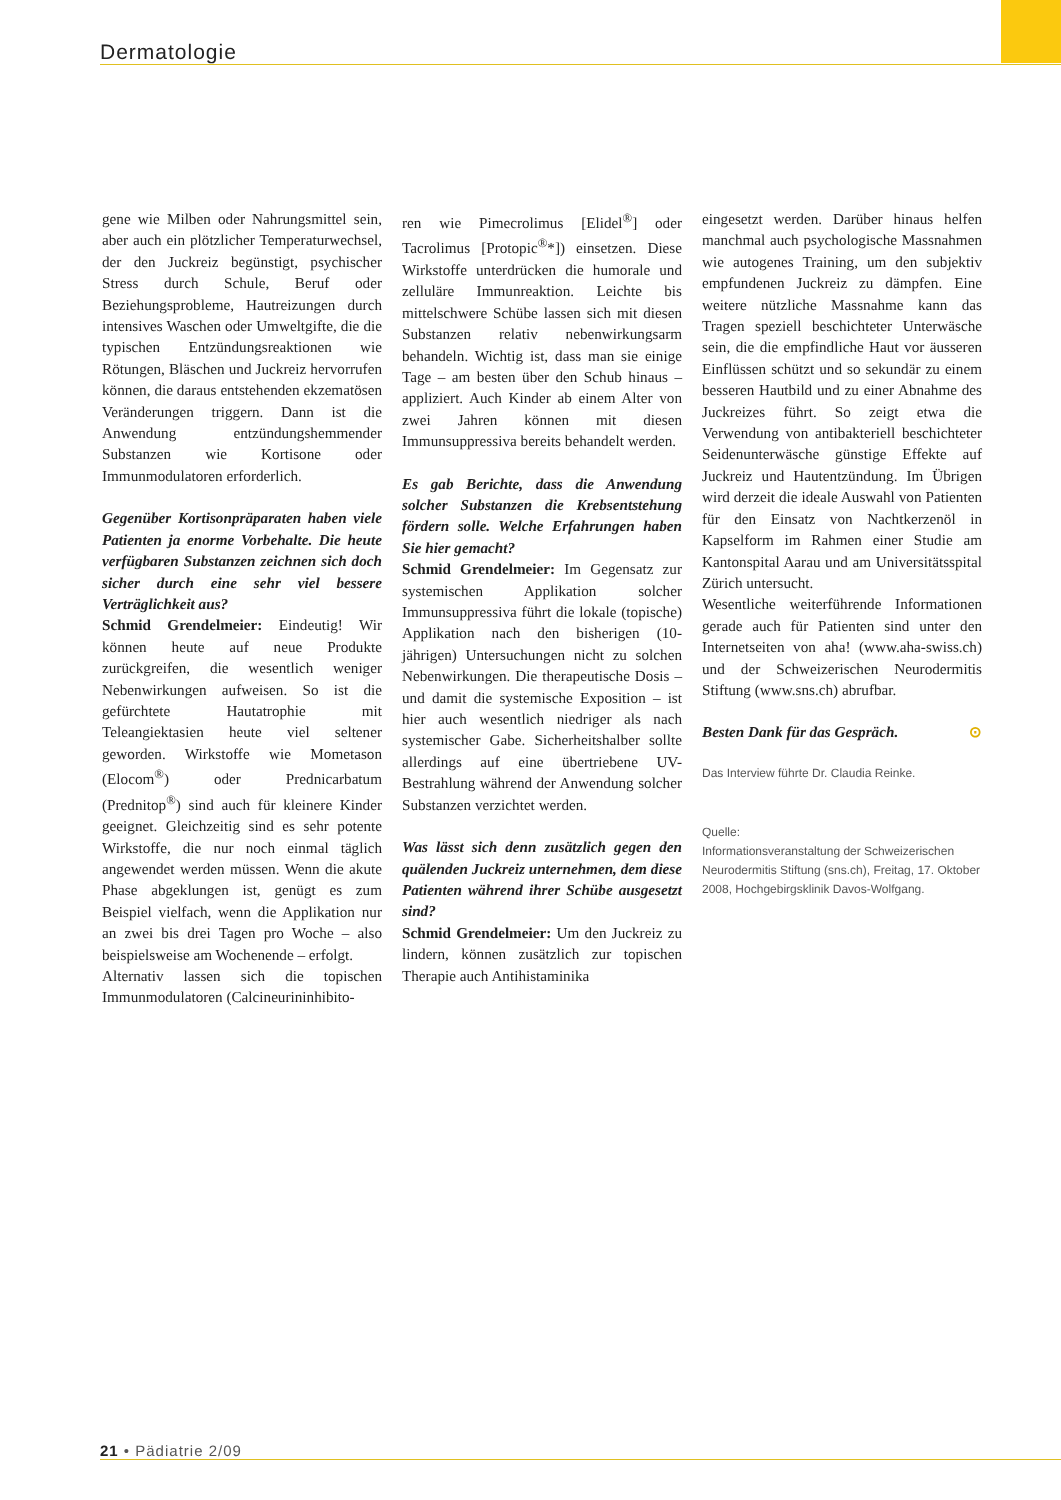Dermatologie
gene wie Milben oder Nahrungsmittel sein, aber auch ein plötzlicher Temperaturwechsel, der den Juckreiz begünstigt, psychischer Stress durch Schule, Beruf oder Beziehungsprobleme, Hautreizungen durch intensives Waschen oder Umweltgifte, die die typischen Entzündungsreaktionen wie Rötungen, Bläschen und Juckreiz hervorrufen können, die daraus entstehenden ekzematösen Veränderungen triggern. Dann ist die Anwendung entzündungshemmender Substanzen wie Kortisone oder Immunmodulatoren erforderlich.
Gegenüber Kortisonpräparaten haben viele Patienten ja enorme Vorbehalte. Die heute verfügbaren Substanzen zeichnen sich doch sicher durch eine sehr viel bessere Verträglichkeit aus?
Schmid Grendelmeier: Eindeutig! Wir können heute auf neue Produkte zurückgreifen, die wesentlich weniger Nebenwirkungen aufweisen. So ist die gefürchtete Hautatrophie mit Teleangiektasien heute viel seltener geworden. Wirkstoffe wie Mometason (Elocom<sup>®</sup>) oder Prednicarbatum (Prednitop<sup>®</sup>) sind auch für kleinere Kinder geeignet. Gleichzeitig sind es sehr potente Wirkstoffe, die nur noch einmal täglich angewendet werden müssen. Wenn die akute Phase abgeklungen ist, genügt es zum Beispiel vielfach, wenn die Applikation nur an zwei bis drei Tagen pro Woche – also beispielsweise am Wochenende – erfolgt.
Alternativ lassen sich die topischen Immunmodulatoren (Calcineurininhibito-
ren wie Pimecrolimus [Elidel<sup>®</sup>] oder Tacrolimus [Protopic<sup>®</sup>*]) einsetzen. Diese Wirkstoffe unterdrücken die humorale und zelluläre Immunreaktion. Leichte bis mittelschwere Schübe lassen sich mit diesen Substanzen relativ nebenwirkungsarm behandeln. Wichtig ist, dass man sie einige Tage – am besten über den Schub hinaus – appliziert. Auch Kinder ab einem Alter von zwei Jahren können mit diesen Immunsuppressiva bereits behandelt werden.
Es gab Berichte, dass die Anwendung solcher Substanzen die Krebsentstehung fördern solle. Welche Erfahrungen haben Sie hier gemacht?
Schmid Grendelmeier: Im Gegensatz zur systemischen Applikation solcher Immunsuppressiva führt die lokale (topische) Applikation nach den bisherigen (10-jährigen) Untersuchungen nicht zu solchen Nebenwirkungen. Die therapeutische Dosis – und damit die systemische Exposition – ist hier auch wesentlich niedriger als nach systemischer Gabe. Sicherheitshalber sollte allerdings auf eine übertriebene UV-Bestrahlung während der Anwendung solcher Substanzen verzichtet werden.
Was lässt sich denn zusätzlich gegen den quälenden Juckreiz unternehmen, dem diese Patienten während ihrer Schübe ausgesetzt sind?
Schmid Grendelmeier: Um den Juckreiz zu lindern, können zusätzlich zur topischen Therapie auch Antihistaminika
eingesetzt werden. Darüber hinaus helfen manchmal auch psychologische Massnahmen wie autogenes Training, um den subjektiv empfundenen Juckreiz zu dämpfen. Eine weitere nützliche Massnahme kann das Tragen speziell beschichteter Unterwäsche sein, die die empfindliche Haut vor äusseren Einflüssen schützt und so sekundär zu einem besseren Hautbild und zu einer Abnahme des Juckreizes führt. So zeigt etwa die Verwendung von antibakteriell beschichteter Seidenunterwäsche günstige Effekte auf Juckreiz und Hautentzündung. Im Übrigen wird derzeit die ideale Auswahl von Patienten für den Einsatz von Nachtkerzenöl in Kapselform im Rahmen einer Studie am Kantonspital Aarau und am Universitätsspital Zürich untersucht.
Wesentliche weiterführende Informationen gerade auch für Patienten sind unter den Internetseiten von aha! (www.aha-swiss.ch) und der Schweizerischen Neurodermitis Stiftung (www.sns.ch) abrufbar.
Besten Dank für das Gespräch. ⊙
Das Interview führte Dr. Claudia Reinke.
Quelle:
Informationsveranstaltung der Schweizerischen Neurodermitis Stiftung (sns.ch), Freitag, 17. Oktober 2008, Hochgebirgsklinik Davos-Wolfgang.
21 • Pädiatrie 2/09